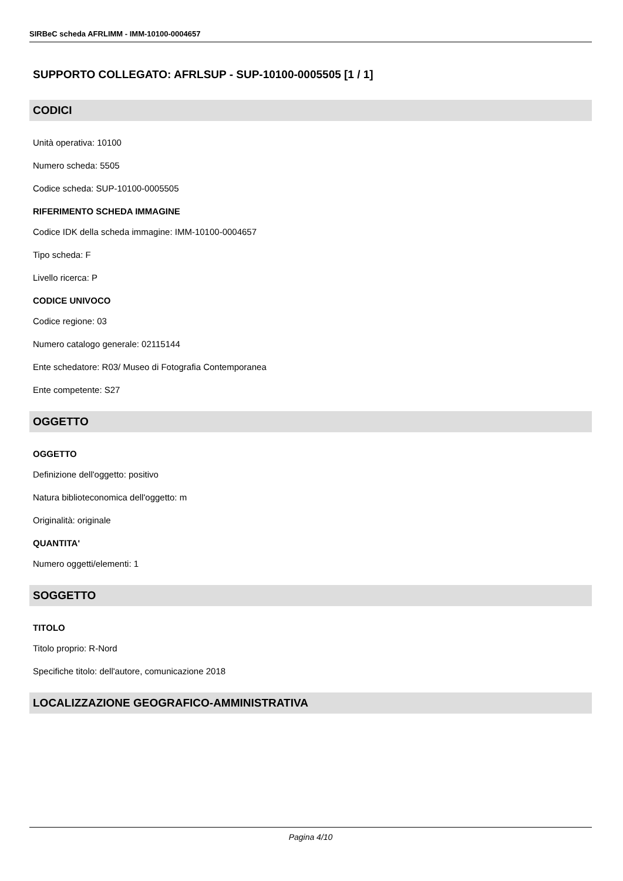SIRBeC scheda AFRLIMM - IMM-10100-0004657
SUPPORTO COLLEGATO: AFRLSUP - SUP-10100-0005505 [1 / 1]
CODICI
Unità operativa: 10100
Numero scheda: 5505
Codice scheda: SUP-10100-0005505
RIFERIMENTO SCHEDA IMMAGINE
Codice IDK della scheda immagine: IMM-10100-0004657
Tipo scheda: F
Livello ricerca: P
CODICE UNIVOCO
Codice regione: 03
Numero catalogo generale: 02115144
Ente schedatore: R03/ Museo di Fotografia Contemporanea
Ente competente: S27
OGGETTO
OGGETTO
Definizione dell'oggetto: positivo
Natura biblioteconomica dell'oggetto: m
Originalità: originale
QUANTITA'
Numero oggetti/elementi: 1
SOGGETTO
TITOLO
Titolo proprio: R-Nord
Specifiche titolo: dell'autore, comunicazione 2018
LOCALIZZAZIONE GEOGRAFICO-AMMINISTRATIVA
Pagina 4/10